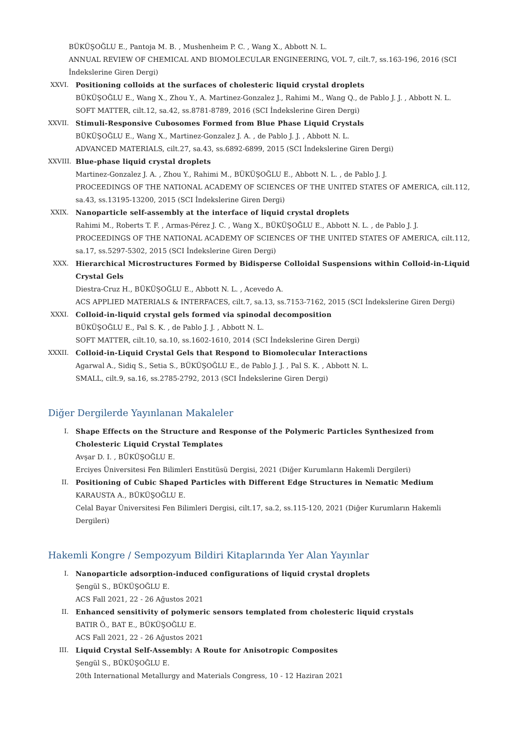BÜKÜŞOĞLU E., Pantoja M. B. , Mushenheim P. C. , Wang X., Abbott N. L.
ANNUAL REVIEW OF CHEMICAL AND BIOMOLECULAR ENGINEERING, VOL 7, cilt.7, ss.163-196, 2016 (SCI İndekslerine Giren Dergi)
XXVI. Positioning colloids at the surfaces of cholesteric liquid crystal droplets
BÜKÜŞOĞLU E., Wang X., Zhou Y., A. Martinez-Gonzalez J., Rahimi M., Wang Q., de Pablo J. J. , Abbott N. L.
SOFT MATTER, cilt.12, sa.42, ss.8781-8789, 2016 (SCI İndekslerine Giren Dergi)
XXVII.
Stimuli-Responsive Cubosomes Formed from Blue Phase Liquid Crystals
BÜKÜŞOĞLU E., Wang X., Martinez-Gonzalez J. A. , de Pablo J. J. , Abbott N. L.
ADVANCED MATERIALS, cilt.27, sa.43, ss.6892-6899, 2015 (SCI İndekslerine Giren Dergi)
XXVIII.
Blue-phase liquid crystal droplets
Martinez-Gonzalez J. A. , Zhou Y., Rahimi M., BÜKÜŞOĞLU E., Abbott N. L. , de Pablo J. J.
PROCEEDINGS OF THE NATIONAL ACADEMY OF SCIENCES OF THE UNITED STATES OF AMERICA, cilt.112, sa.43, ss.13195-13200, 2015 (SCI İndekslerine Giren Dergi)
XXIX. Nanoparticle self-assembly at the interface of liquid crystal droplets
Rahimi M., Roberts T. F. , Armas-Pérez J. C. , Wang X., BÜKÜŞOĞLU E., Abbott N. L. , de Pablo J. J.
PROCEEDINGS OF THE NATIONAL ACADEMY OF SCIENCES OF THE UNITED STATES OF AMERICA, cilt.112, sa.17, ss.5297-5302, 2015 (SCI İndekslerine Giren Dergi)
XXX. Hierarchical Microstructures Formed by Bidisperse Colloidal Suspensions within Colloid-in-Liquid Crystal Gels
Diestra-Cruz H., BÜKÜŞOĞLU E., Abbott N. L. , Acevedo A.
ACS APPLIED MATERIALS & INTERFACES, cilt.7, sa.13, ss.7153-7162, 2015 (SCI İndekslerine Giren Dergi)
XXXI. Colloid-in-liquid crystal gels formed via spinodal decomposition
BÜKÜŞOĞLU E., Pal S. K. , de Pablo J. J. , Abbott N. L.
SOFT MATTER, cilt.10, sa.10, ss.1602-1610, 2014 (SCI İndekslerine Giren Dergi)
XXXII.
Colloid-in-Liquid Crystal Gels that Respond to Biomolecular Interactions
Agarwal A., Sidiq S., Setia S., BÜKÜŞOĞLU E., de Pablo J. J. , Pal S. K. , Abbott N. L.
SMALL, cilt.9, sa.16, ss.2785-2792, 2013 (SCI İndekslerine Giren Dergi)
Diğer Dergilerde Yayınlanan Makaleler
I. Shape Effects on the Structure and Response of the Polymeric Particles Synthesized from Cholesteric Liquid Crystal Templates
Avşar D. I. , BÜKÜŞOĞLU E.
Erciyes Üniversitesi Fen Bilimleri Enstitüsü Dergisi, 2021 (Diğer Kurumların Hakemli Dergileri)
II. Positioning of Cubic Shaped Particles with Different Edge Structures in Nematic Medium
KARAUSTA A., BÜKÜŞOĞLU E.
Celal Bayar Üniversitesi Fen Bilimleri Dergisi, cilt.17, sa.2, ss.115-120, 2021 (Diğer Kurumların Hakemli Dergileri)
Hakemli Kongre / Sempozyum Bildiri Kitaplarında Yer Alan Yayınlar
I. Nanoparticle adsorption-induced configurations of liquid crystal droplets
Şengül S., BÜKÜŞOĞLU E.
ACS Fall 2021, 22 - 26 Ağustos 2021
II. Enhanced sensitivity of polymeric sensors templated from cholesteric liquid crystals
BATIR Ö., BAT E., BÜKÜŞOĞLU E.
ACS Fall 2021, 22 - 26 Ağustos 2021
III. Liquid Crystal Self-Assembly: A Route for Anisotropic Composites
Şengül S., BÜKÜŞOĞLU E.
20th International Metallurgy and Materials Congress, 10 - 12 Haziran 2021